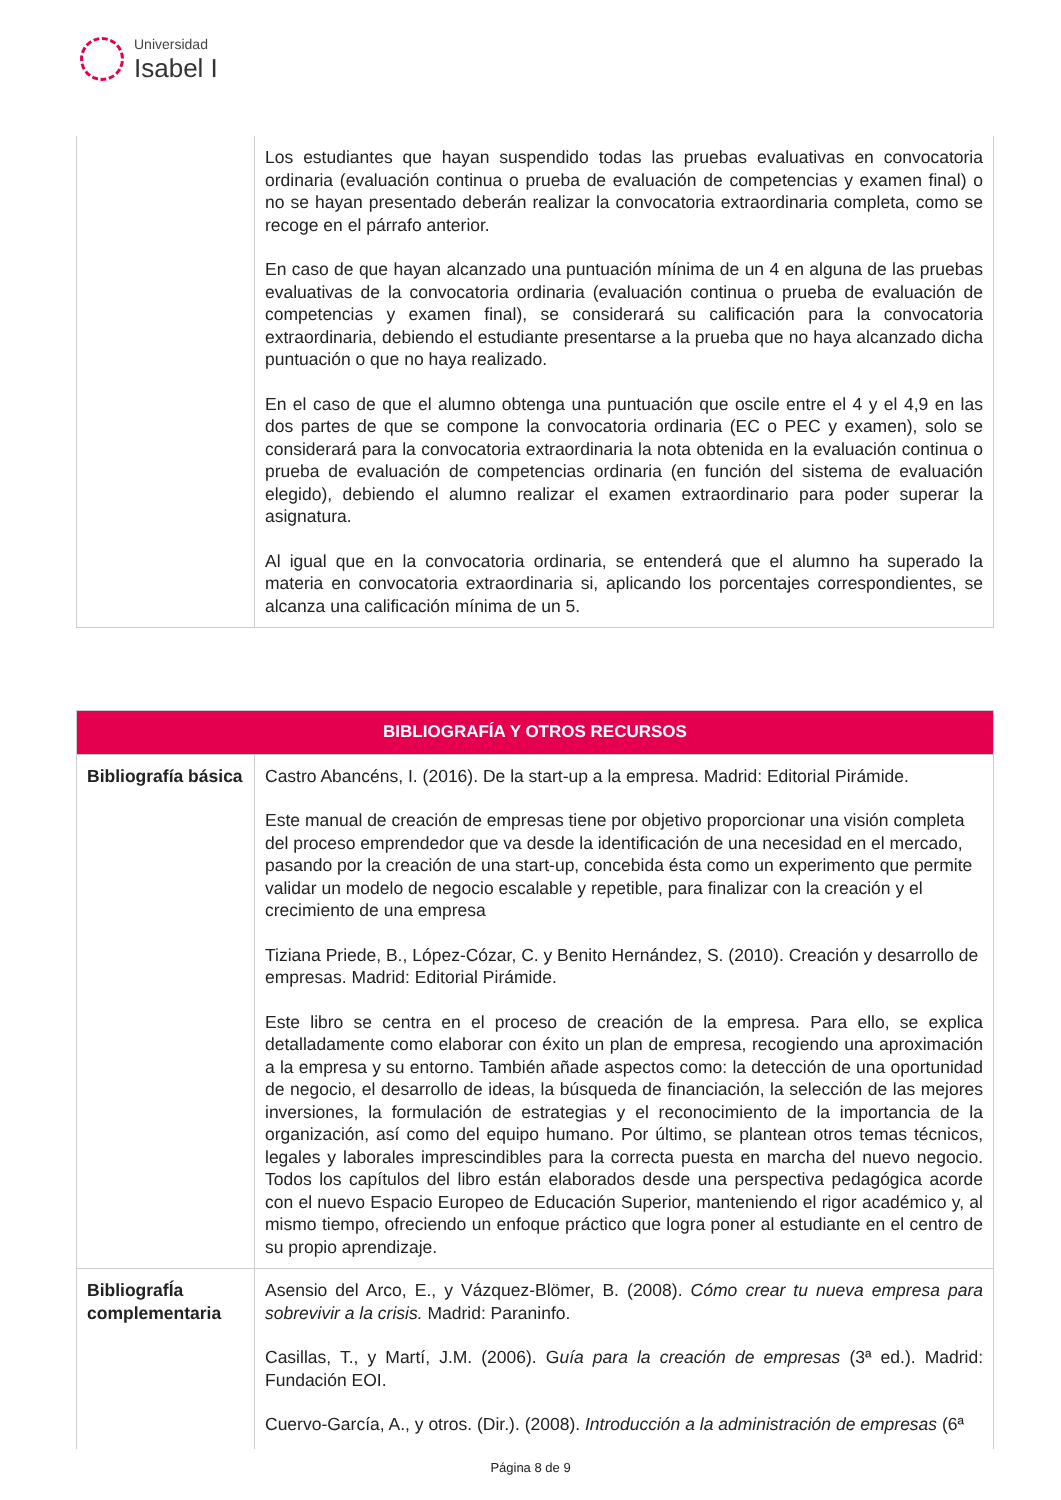Universidad
Isabel I
| | Los estudiantes que hayan suspendido todas las pruebas evaluativas en convocatoria ordinaria (evaluación continua o prueba de evaluación de competencias y examen final) o no se hayan presentado deberán realizar la convocatoria extraordinaria completa, como se recoge en el párrafo anterior. En caso de que hayan alcanzado una puntuación mínima de un 4 en alguna de las pruebas evaluativas de la convocatoria ordinaria (evaluación continua o prueba de evaluación de competencias y examen final), se considerará su calificación para la convocatoria extraordinaria, debiendo el estudiante presentarse a la prueba que no haya alcanzado dicha puntuación o que no haya realizado. En el caso de que el alumno obtenga una puntuación que oscile entre el 4 y el 4,9 en las dos partes de que se compone la convocatoria ordinaria (EC o PEC y examen), solo se considerará para la convocatoria extraordinaria la nota obtenida en la evaluación continua o prueba de evaluación de competencias ordinaria (en función del sistema de evaluación elegido), debiendo el alumno realizar el examen extraordinario para poder superar la asignatura. Al igual que en la convocatoria ordinaria, se entenderá que el alumno ha superado la materia en convocatoria extraordinaria si, aplicando los porcentajes correspondientes, se alcanza una calificación mínima de un 5. |
| BIBLIOGRAFÍA Y OTROS RECURSOS | |
| --- | --- |
| Bibliografía básica | Castro Abancéns, I. (2016). De la start-up a la empresa. Madrid: Editorial Pirámide. Este manual de creación de empresas tiene por objetivo proporcionar una visión completa del proceso emprendedor que va desde la identificación de una necesidad en el mercado, pasando por la creación de una start-up, concebida ésta como un experimento que permite validar un modelo de negocio escalable y repetible, para finalizar con la creación y el crecimiento de una empresa Tiziana Priede, B., López-Cózar, C. y Benito Hernández, S. (2010). Creación y desarrollo de empresas. Madrid: Editorial Pirámide. Este libro se centra en el proceso de creación de la empresa. Para ello, se explica detalladamente como elaborar con éxito un plan de empresa, recogiendo una aproximación a la empresa y su entorno. También añade aspectos como: la detección de una oportunidad de negocio, el desarrollo de ideas, la búsqueda de financiación, la selección de las mejores inversiones, la formulación de estrategias y el reconocimiento de la importancia de la organización, así como del equipo humano. Por último, se plantean otros temas técnicos, legales y laborales imprescindibles para la correcta puesta en marcha del nuevo negocio. Todos los capítulos del libro están elaborados desde una perspectiva pedagógica acorde con el nuevo Espacio Europeo de Educación Superior, manteniendo el rigor académico y, al mismo tiempo, ofreciendo un enfoque práctico que logra poner al estudiante en el centro de su propio aprendizaje. |
| BibliografÍa complementaria | Asensio del Arco, E., y Vázquez-Blömer, B. (2008). Cómo crear tu nueva empresa para sobrevivir a la crisis. Madrid: Paraninfo. Casillas, T., y Martí, J.M. (2006). G uía para la creación de empresas (3ª ed.). Madrid: Fundación EOI. Cuervo-García, A., y otros. (Dir.). (2008). Introducción a la administración de empresas (6ª |
Página 8 de 9